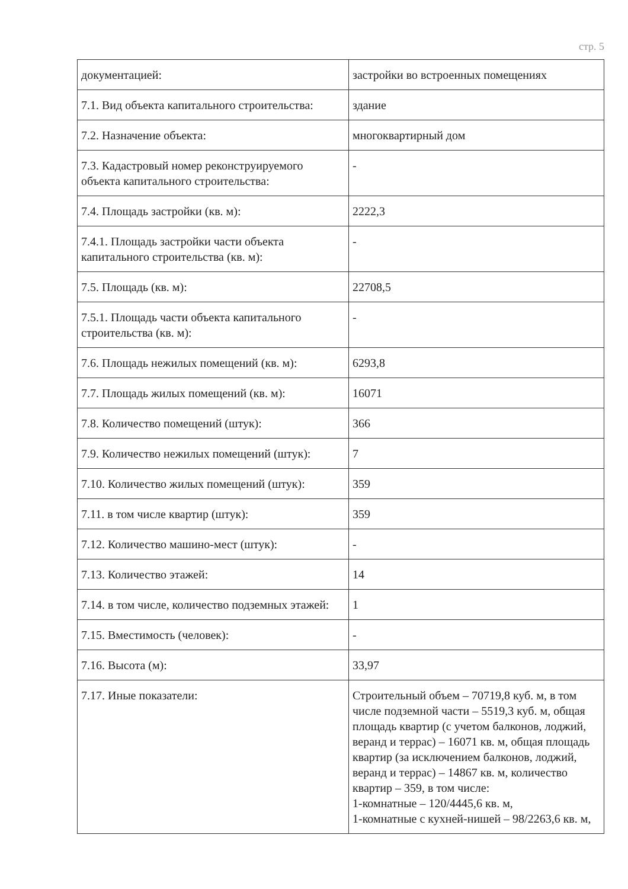стр. 5
| документацией: | застройки во встроенных помещениях |
| 7.1. Вид объекта капитального строительства: | здание |
| 7.2. Назначение объекта: | многоквартирный дом |
| 7.3. Кадастровый номер реконструируемого объекта капитального строительства: | - |
| 7.4. Площадь застройки (кв. м): | 2222,3 |
| 7.4.1. Площадь застройки части объекта капитального строительства (кв. м): | - |
| 7.5. Площадь (кв. м): | 22708,5 |
| 7.5.1. Площадь части объекта капитального строительства (кв. м): | - |
| 7.6. Площадь нежилых помещений (кв. м): | 6293,8 |
| 7.7. Площадь жилых помещений (кв. м): | 16071 |
| 7.8. Количество помещений (штук): | 366 |
| 7.9. Количество нежилых помещений (штук): | 7 |
| 7.10. Количество жилых помещений (штук): | 359 |
| 7.11. в том числе квартир (штук): | 359 |
| 7.12. Количество машино-мест (штук): | - |
| 7.13. Количество этажей: | 14 |
| 7.14. в том числе, количество подземных этажей: | 1 |
| 7.15. Вместимость (человек): | - |
| 7.16. Высота (м): | 33,97 |
| 7.17. Иные показатели: | Строительный объем – 70719,8 куб. м, в том числе подземной части – 5519,3 куб. м, общая площадь квартир (с учетом балконов, лоджий, веранд и террас) – 16071 кв. м, общая площадь квартир (за исключением балконов, лоджий, веранд и террас) – 14867 кв. м, количество квартир – 359, в том числе: 1-комнатные – 120/4445,6 кв. м, 1-комнатные с кухней-нишей – 98/2263,6 кв. м, |